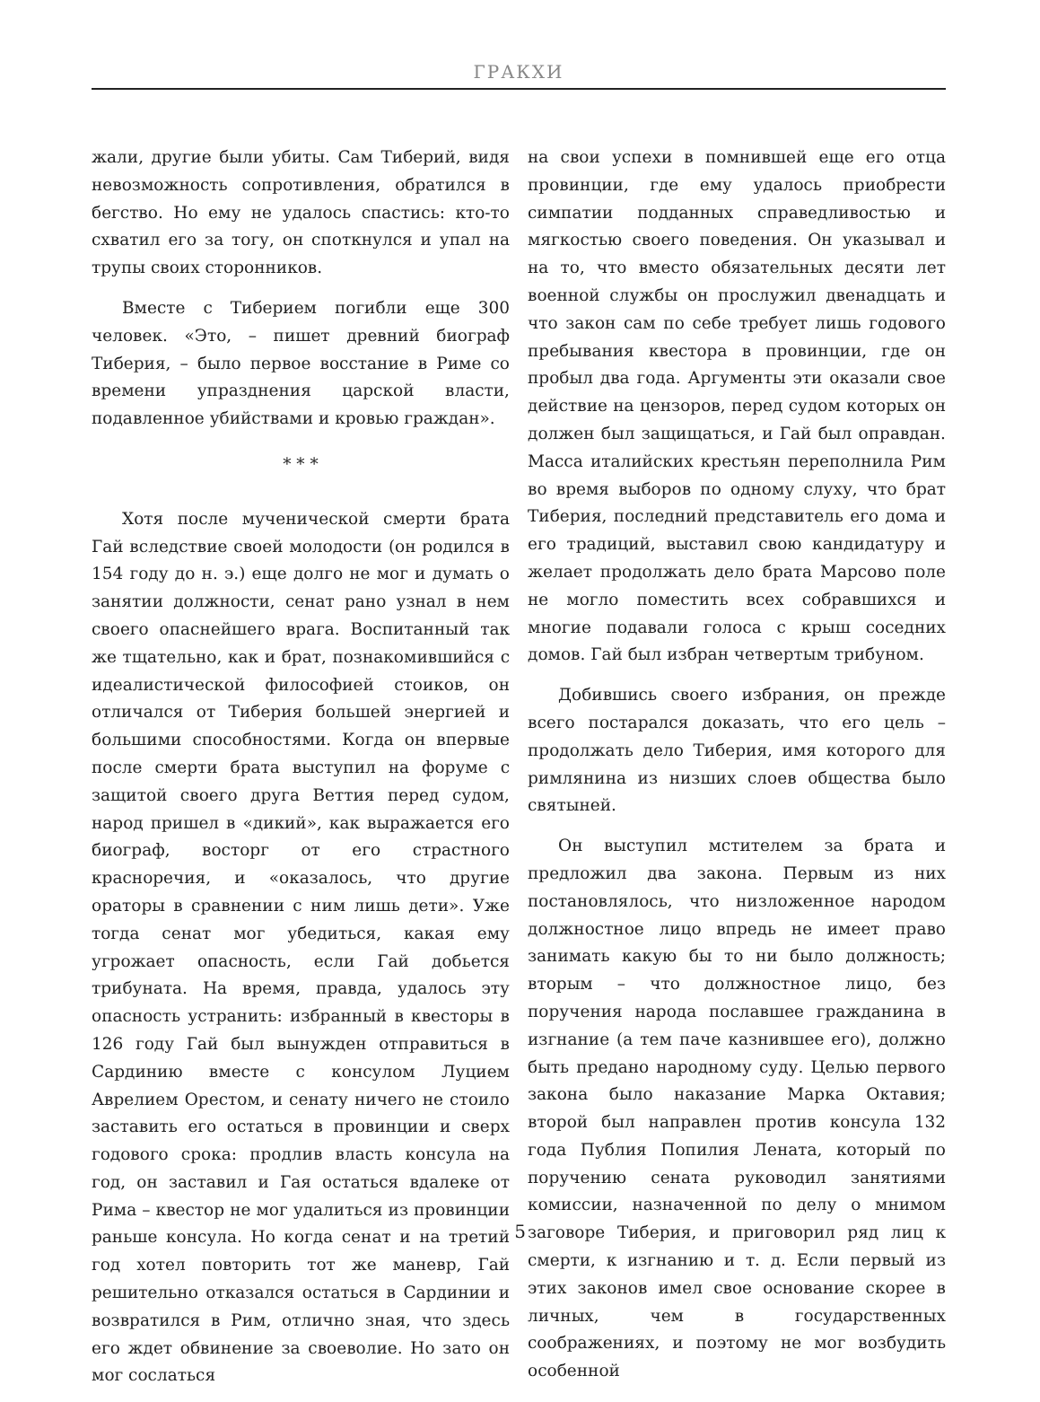ГРАКХИ
жали, другие были убиты. Сам Тиберий, видя невозможность сопротивления, обратился в бегство. Но ему не удалось спастись: кто-то схватил его за тогу, он споткнулся и упал на трупы своих сторонников.
Вместе с Тиберием погибли еще 300 человек. «Это, – пишет древний биограф Тиберия, – было первое восстание в Риме со времени упразднения царской власти, подавленное убийствами и кровью граждан».
* * *
Хотя после мученической смерти брата Гай вследствие своей молодости (он родился в 154 году до н. э.) еще долго не мог и думать о занятии должности, сенат рано узнал в нем своего опаснейшего врага. Воспитанный так же тщательно, как и брат, познакомившийся с идеалистической философией стоиков, он отличался от Тиберия большей энергией и большими способностями. Когда он впервые после смерти брата выступил на форуме с защитой своего друга Веттия перед судом, народ пришел в «дикий», как выражается его биограф, восторг от его страстного красноречия, и «оказалось, что другие ораторы в сравнении с ним лишь дети». Уже тогда сенат мог убедиться, какая ему угрожает опасность, если Гай добьется трибуната. На время, правда, удалось эту опасность устранить: избранный в квесторы в 126 году Гай был вынужден отправиться в Сардинию вместе с консулом Луцием Аврелием Орестом, и сенату ничего не стоило заставить его остаться в провинции и сверх годового срока: продлив власть консула на год, он заставил и Гая остаться вдалеке от Рима – квестор не мог удалиться из провинции раньше консула. Но когда сенат и на третий год хотел повторить тот же маневр, Гай решительно отказался остаться в Сардинии и возвратился в Рим, отлично зная, что здесь его ждет обвинение за своеволие. Но зато он мог сослаться
на свои успехи в помнившей еще его отца провинции, где ему удалось приобрести симпатии подданных справедливостью и мягкостью своего поведения. Он указывал и на то, что вместо обязательных десяти лет военной службы он прослужил двенадцать и что закон сам по себе требует лишь годового пребывания квестора в провинции, где он пробыл два года. Аргументы эти оказали свое действие на цензоров, перед судом которых он должен был защищаться, и Гай был оправдан. Масса италийских крестьян переполнила Рим во время выборов по одному слуху, что брат Тиберия, последний представитель его дома и его традиций, выставил свою кандидатуру и желает продолжать дело брата Марсово поле не могло поместить всех собравшихся и многие подавали голоса с крыш соседних домов. Гай был избран четвертым трибуном.
Добившись своего избрания, он прежде всего постарался доказать, что его цель – продолжать дело Тиберия, имя которого для римлянина из низших слоев общества было святыней.
Он выступил мстителем за брата и предложил два закона. Первым из них постановлялось, что низложенное народом должностное лицо впредь не имеет право занимать какую бы то ни было должность; вторым – что должностное лицо, без поручения народа пославшее гражданина в изгнание (а тем паче казнившее его), должно быть предано народному суду. Целью первого закона было наказание Марка Октавия; второй был направлен против консула 132 года Публия Попилия Лената, который по поручению сената руководил занятиями комиссии, назначенной по делу о мнимом заговоре Тиберия, и приговорил ряд лиц к смерти, к изгнанию и т. д. Если первый из этих законов имел свое основание скорее в личных, чем в государственных соображениях, и поэтому не мог возбудить особенной
5